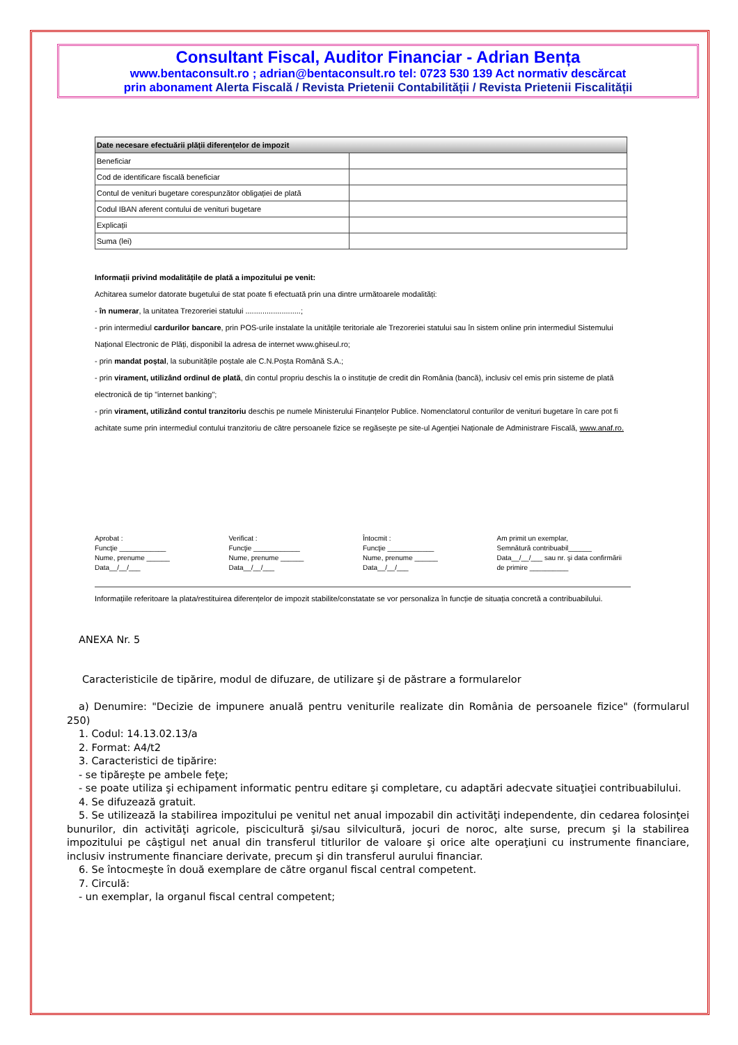Consultant Fiscal, Auditor Financiar - Adrian Bența
www.bentaconsult.ro ; adrian@bentaconsult.ro tel: 0723 530 139 Act normativ descărcat
prin abonament Alerta Fiscală / Revista Prietenii Contabilității / Revista Prietenii Fiscalității
| Date necesare efectuării plății diferențelor de impozit | |
| --- | --- |
| Beneficiar | |
| Cod de identificare fiscală beneficiar | |
| Contul de venituri bugetare corespunzător obligației de plată | |
| Codul IBAN aferent contului de venituri bugetare | |
| Explicații | |
| Suma (lei) | |
Informații privind modalitățile de plată a impozitului pe venit:
Achitarea sumelor datorate bugetului de stat poate fi efectuată prin una dintre următoarele modalități:
- în numerar, la unitatea Trezoreriei statului ..........................;
- prin intermediul cardurilor bancare, prin POS-urile instalate la unitățile teritoriale ale Trezoreriei statului sau în sistem online prin intermediul Sistemului Național Electronic de Plăți, disponibil la adresa de internet www.ghiseul.ro;
- prin mandat poștal, la subunitățile poștale ale C.N.Poșta Română S.A.;
- prin virament, utilizând ordinul de plată, din contul propriu deschis la o instituție de credit din România (bancă), inclusiv cel emis prin sisteme de plată electronică de tip "internet banking";
- prin virament, utilizând contul tranzitoriu deschis pe numele Ministerului Finanțelor Publice. Nomenclatorul conturilor de venituri bugetare în care pot fi achitate sume prin intermediul contului tranzitoriu de către persoanele fizice se regăsește pe site-ul Agenției Naționale de Administrare Fiscală, www.anaf.ro.
Aprobat :
Funcţie ____________
Nume, prenume ______
Data__/__/___
Verificat :
Funcţie ____________
Nume, prenume ______
Data__/__/___
Întocmit :
Funcţie ____________
Nume, prenume ______
Data__/__/___
Am primit un exemplar,
Semnătură contribuabil______
Data__/__/___ sau nr. şi data confirmării
de primire __________
Informațiile referitoare la plata/restituirea diferențelor de impozit stabilite/constatate se vor personaliza în funcție de situația concretă a contribuabilului.
ANEXA Nr. 5
Caracteristicile de tipărire, modul de difuzare, de utilizare şi de păstrare a formularelor
a) Denumire: "Decizie de impunere anuală pentru veniturile realizate din România de persoanele fizice" (formularul 250)
1. Codul: 14.13.02.13/a
2. Format: A4/t2
3. Caracteristici de tipărire:
- se tipăreşte pe ambele feţe;
- se poate utiliza şi echipament informatic pentru editare şi completare, cu adaptări adecvate situaţiei contribuabilului.
4. Se difuzează gratuit.
5. Se utilizează la stabilirea impozitului pe venitul net anual impozabil din activităţi independente, din cedarea folosinţei bunurilor, din activităţi agricole, piscicultură şi/sau silvicultură, jocuri de noroc, alte surse, precum şi la stabilirea impozitului pe câştigul net anual din transferul titlurilor de valoare şi orice alte operaţiuni cu instrumente financiare, inclusiv instrumente financiare derivate, precum şi din transferul aurului financiar.
6. Se întocmeşte în două exemplare de către organul fiscal central competent.
7. Circulă:
- un exemplar, la organul fiscal central competent;